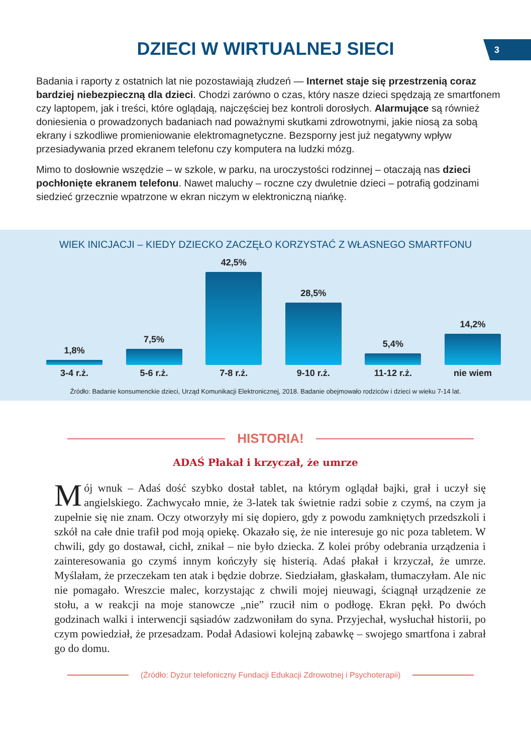3
DZIECI W WIRTUALNEJ SIECI
Badania i raporty z ostatnich lat nie pozostawiają złudzeń — Internet staje się przestrzenią coraz bardziej niebezpieczną dla dzieci. Chodzi zarówno o czas, który nasze dzieci spędzają ze smartfonem czy laptopem, jak i treści, które oglądają, najczęściej bez kontroli dorosłych. Alarmujące są również doniesienia o prowadzonych badaniach nad poważnymi skutkami zdrowotnymi, jakie niosą za sobą ekrany i szkodliwe promieniowanie elektromagnetyczne. Bezsporny jest już negatywny wpływ przesiadywania przed ekranem telefonu czy komputera na ludzki mózg.
Mimo to dosłownie wszędzie – w szkole, w parku, na uroczystości rodzinnej – otaczają nas dzieci pochłonięte ekranem telefonu. Nawet maluchy – roczne czy dwuletnie dzieci – potrafią godzinami siedzieć grzecznie wpatrzone w ekran niczym w elektroniczną niańkę.
WIEK INICJACJI – KIEDY DZIECKO ZACZĘŁO KORZYSTAĆ Z WŁASNEGO SMARTFONU
1,8%
7,5%
42,5%
28,5%
5,4%
14,2%
3-4 r.ż. 5-6 r.ż. 7-8 r.ż. 9-10 r.ż. 11-12 r.ż. nie wiem
Źródło: Badanie konsumenckie dzieci, Urząd Komunikacji Elektronicznej, 2018. Badanie obejmowało rodziców i dzieci w wieku 7-14 lat.
HISTORIA!
ADAŚ Płakał i krzyczał, że umrze
Mój wnuk – Adaś dość szybko dostał tablet, na którym oglądał bajki, grał i uczył się angielskiego. Zachwycało mnie, że 3-latek tak świetnie radzi sobie z czymś, na czym ja zupełnie się nie znam. Oczy otworzyły mi się dopiero, gdy z powodu zamkniętych przedszkoli i szkół na całe dnie trafił pod moją opiekę. Okazało się, że nie interesuje go nic poza tabletem. W chwili, gdy go dostawał, cichł, znikał – nie było dziecka. Z kolei próby odebrania urządzenia i zainteresowania go czymś innym kończyły się histerią. Adaś płakał i krzyczał, że umrze. Myślałam, że przeczekam ten atak i będzie dobrze. Siedziałam, głaskałam, tłumaczyłam. Ale nic nie pomagało. Wreszcie malec, korzystając z chwili mojej nieuwagi, ściągnął urządzenie ze stołu, a w reakcji na moje stanowcze „nie” rzucił nim o podłogę. Ekran pękł. Po dwóch godzinach walki i interwencji sąsiadów zadzwoniłam do syna. Przyjechał, wysłuchał historii, po czym powiedział, że przesadzam. Podał Adasiowi kolejną zabawkę – swojego smartfona i zabrał go do domu.
(Źródło: Dyżur telefoniczny Fundacji Edukacji Zdrowotnej i Psychoterapii)